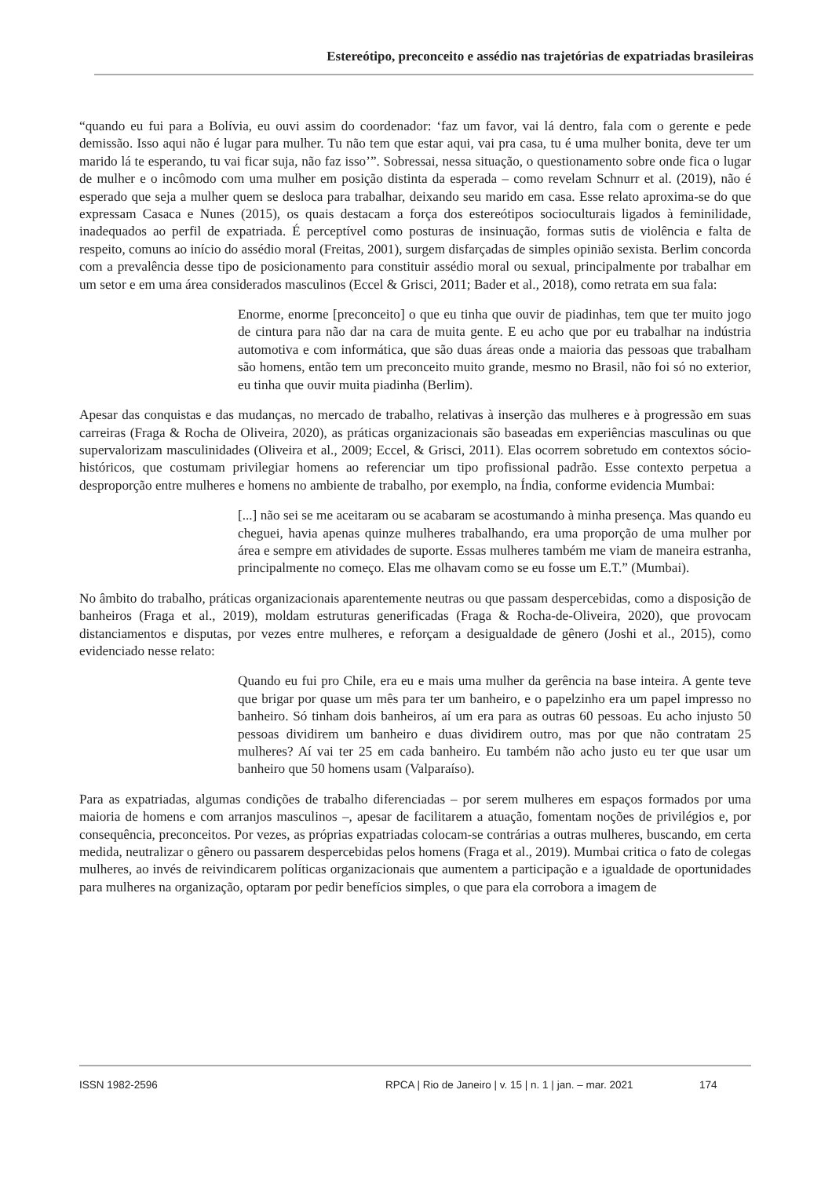Estereótipo, preconceito e assédio nas trajetórias de expatriadas brasileiras
“quando eu fui para a Bolívia, eu ouvi assim do coordenador: ‘faz um favor, vai lá dentro, fala com o gerente e pede demissão. Isso aqui não é lugar para mulher. Tu não tem que estar aqui, vai pra casa, tu é uma mulher bonita, deve ter um marido lá te esperando, tu vai ficar suja, não faz isso’”. Sobressai, nessa situação, o questionamento sobre onde fica o lugar de mulher e o incômodo com uma mulher em posição distinta da esperada – como revelam Schnurr et al. (2019), não é esperado que seja a mulher quem se desloca para trabalhar, deixando seu marido em casa. Esse relato aproxima-se do que expressam Casaca e Nunes (2015), os quais destacam a força dos estereótipos socioculturais ligados à feminilidade, inadequados ao perfil de expatriada. É perceptível como posturas de insinuação, formas sutis de violência e falta de respeito, comuns ao início do assédio moral (Freitas, 2001), surgem disfarçadas de simples opinião sexista. Berlim concorda com a prevalência desse tipo de posicionamento para constituir assédio moral ou sexual, principalmente por trabalhar em um setor e em uma área considerados masculinos (Eccel & Grisci, 2011; Bader et al., 2018), como retrata em sua fala:
Enorme, enorme [preconceito] o que eu tinha que ouvir de piadinhas, tem que ter muito jogo de cintura para não dar na cara de muita gente. E eu acho que por eu trabalhar na indústria automotiva e com informática, que são duas áreas onde a maioria das pessoas que trabalham são homens, então tem um preconceito muito grande, mesmo no Brasil, não foi só no exterior, eu tinha que ouvir muita piadinha (Berlim).
Apesar das conquistas e das mudanças, no mercado de trabalho, relativas à inserção das mulheres e à progressão em suas carreiras (Fraga & Rocha de Oliveira, 2020), as práticas organizacionais são baseadas em experiências masculinas ou que supervalorizam masculinidades (Oliveira et al., 2009; Eccel, & Grisci, 2011). Elas ocorrem sobretudo em contextos sócio-históricos, que costumam privilegiar homens ao referenciar um tipo profissional padrão. Esse contexto perpetua a desproporção entre mulheres e homens no ambiente de trabalho, por exemplo, na Índia, conforme evidencia Mumbai:
[...] não sei se me aceitaram ou se acabaram se acostumando à minha presença. Mas quando eu cheguei, havia apenas quinze mulheres trabalhando, era uma proporção de uma mulher por área e sempre em atividades de suporte. Essas mulheres também me viam de maneira estranha, principalmente no começo. Elas me olhavam como se eu fosse um E.T.” (Mumbai).
No âmbito do trabalho, práticas organizacionais aparentemente neutras ou que passam despercebidas, como a disposição de banheiros (Fraga et al., 2019), moldam estruturas generificadas (Fraga & Rocha-de-Oliveira, 2020), que provocam distanciamentos e disputas, por vezes entre mulheres, e reforçam a desigualdade de gênero (Joshi et al., 2015), como evidenciado nesse relato:
Quando eu fui pro Chile, era eu e mais uma mulher da gerência na base inteira. A gente teve que brigar por quase um mês para ter um banheiro, e o papelzinho era um papel impresso no banheiro. Só tinham dois banheiros, aí um era para as outras 60 pessoas. Eu acho injusto 50 pessoas dividirem um banheiro e duas dividirem outro, mas por que não contratam 25 mulheres? Aí vai ter 25 em cada banheiro. Eu também não acho justo eu ter que usar um banheiro que 50 homens usam (Valparaíso).
Para as expatriadas, algumas condições de trabalho diferenciadas – por serem mulheres em espaços formados por uma maioria de homens e com arranjos masculinos –, apesar de facilitarem a atuação, fomentam noções de privilégios e, por consequência, preconceitos. Por vezes, as próprias expatriadas colocam-se contrárias a outras mulheres, buscando, em certa medida, neutralizar o gênero ou passarem despercebidas pelos homens (Fraga et al., 2019). Mumbai critica o fato de colegas mulheres, ao invés de reivindicarem políticas organizacionais que aumentem a participação e a igualdade de oportunidades para mulheres na organização, optaram por pedir benefícios simples, o que para ela corrobora a imagem de
ISSN 1982-2596 RPCA | Rio de Janeiro | v. 15 | n. 1 | jan. – mar. 2021 174